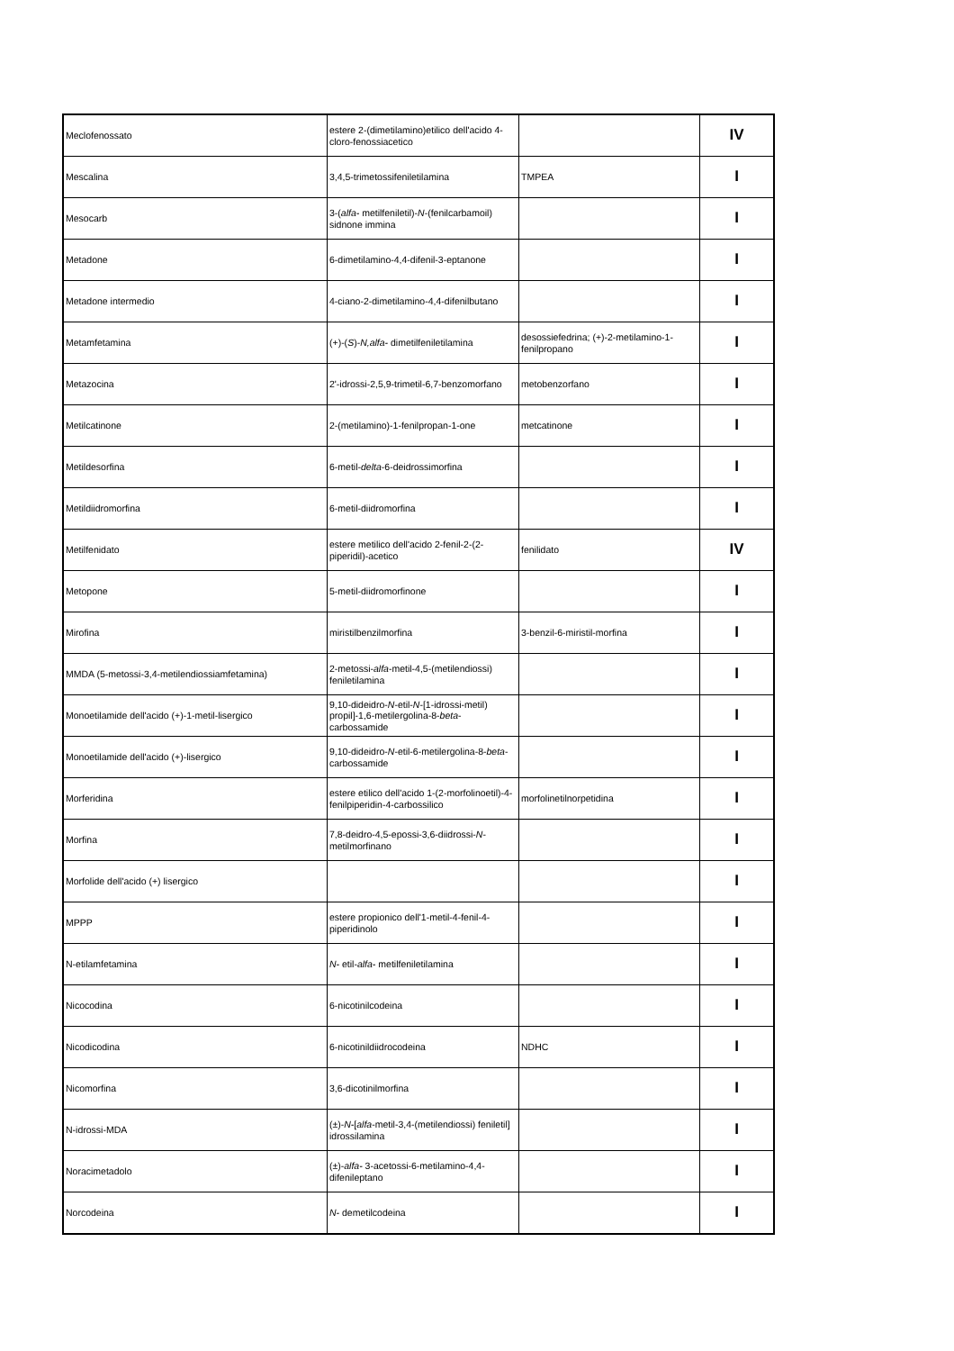| Meclofenossato | estere 2-(dimetilamino)etilico dell'acido 4-cloro-fenossiacetico | | IV |
| Mescalina | 3,4,5-trimetossifeniletilamina | TMPEA | I |
| Mesocarb | 3-( alfa- metilfeniletil)- N -(fenilcarbamoil) sidnone immina | | I |
| Metadone | 6-dimetilamino-4,4-difenil-3-eptanone | | I |
| Metadone intermedio | 4-ciano-2-dimetilamino-4,4-difenilbutano | | I |
| Metamfetamina | (+)-( S )- N,alfa- dimetilfeniletilamina | desossiefedrina; (+)-2-metilamino-1-fenilpropano | I |
| Metazocina | 2'-idrossi-2,5,9-trimetil-6,7-benzomorfano | metobenzorfano | I |
| Metilcatinone | 2-(metilamino)-1-fenilpropan-1-one | metcatinone | I |
| Metildesorfina | 6-metil- delta -6-deidrossimorfina | | I |
| Metildiidromorfina | 6-metil-diidromorfina | | I |
| Metilfenidato | estere metilico dell'acido 2-fenil-2-(2-piperidil)-acetico | fenilidato | IV |
| Metopone | 5-metil-diidromorfinone | | I |
| Mirofina | miristilbenzilmorfina | 3-benzil-6-miristil-morfina | I |
| MMDA (5-metossi-3,4-metilendiossiamfetamina) | 2-metossi- alfa -metil-4,5-(metilendiossi) feniletilamina | | I |
| Monoetilamide dell'acido (+)-1-metil-lisergico | 9,10-dideidro- N -etil- N -[1-idrossi-metil) propil]-1,6-metilergolina-8- beta -carbossamide | | I |
| Monoetilamide dell'acido (+)-lisergico | 9,10-dideidro- N -etil-6-metilergolina-8- beta -carbossamide | | I |
| Morferidina | estere etilico dell'acido 1-(2-morfolinoetil)-4-fenilpiperidin-4-carbossilico | morfolinetilnorpetidina | I |
| Morfina | 7,8-deidro-4,5-epossi-3,6-diidrossi- N -metilmorfinano | | I |
| Morfolide dell'acido (+) lisergico | | | I |
| MPPP | estere propionico dell'1-metil-4-fenil-4-piperidinolo | | I |
| N-etilamfetamina | N- etil- alfa- metilfeniletilamina | | I |
| Nicocodina | 6-nicotinilcodeina | | I |
| Nicodicodina | 6-nicotinildiidrocodeina | NDHC | I |
| Nicomorfina | 3,6-dicotinilmorfina | | I |
| N-idrossi-MDA | (±)- N- [ alfa -metil-3,4-(metilendiossi) feniletil] idrossilamina | | I |
| Noracimetadolo | (±)- alfa- 3-acetossi-6-metilamino-4,4-difenileptano | | I |
| Norcodeina | N- demetilcodeina | | I |